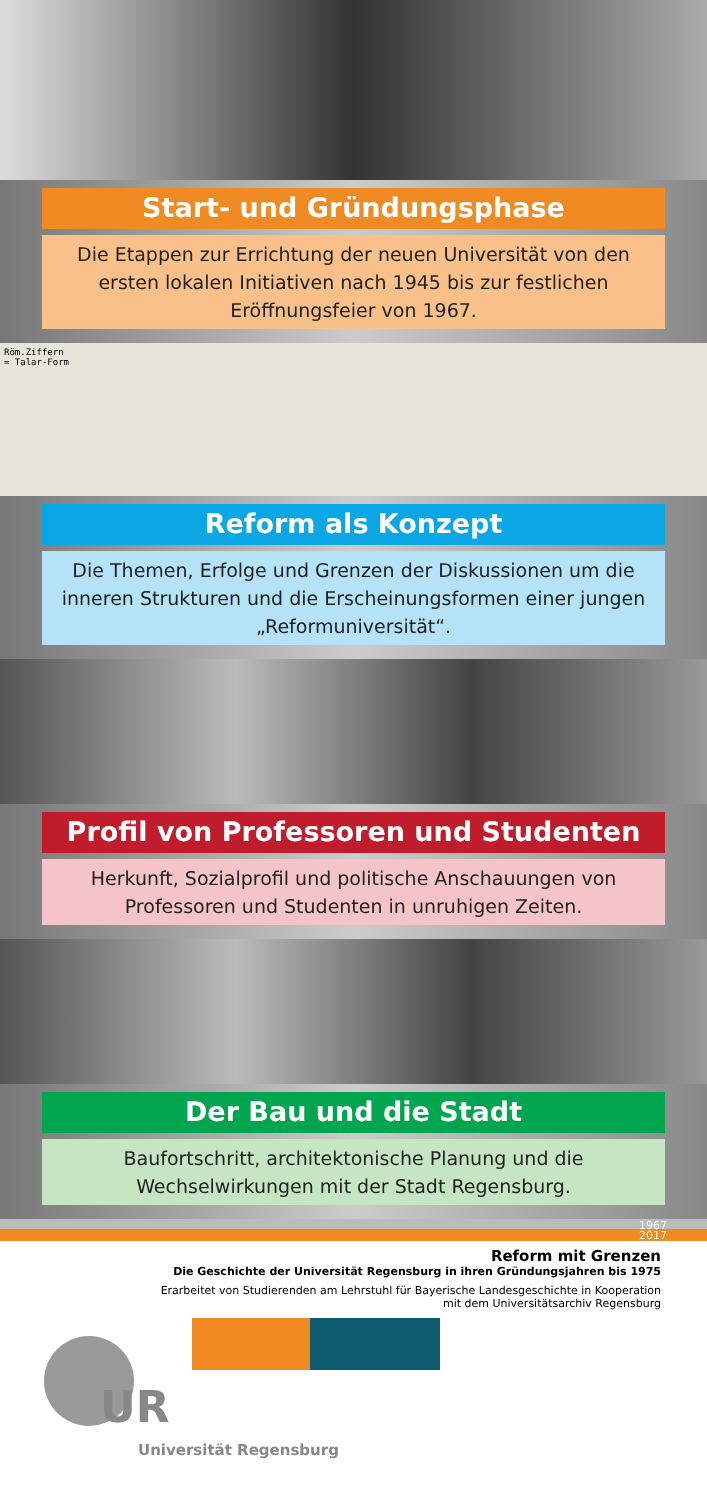Start- und Gründungsphase
Die Etappen zur Errichtung der neuen Universität von den ersten lokalen Initiativen nach 1945 bis zur festlichen Eröffnungsfeier von 1967.
Röm.Ziffern
= Talar-Form
Reform als Konzept
Die Themen, Erfolge und Grenzen der Diskussionen um die inneren Strukturen und die Erscheinungsformen einer jungen „Reformuniversität“.
Profil von Professoren und Studenten
Herkunft, Sozialprofil und politische Anschauungen von Professoren und Studenten in unruhigen Zeiten.
Der Bau und die Stadt
Baufortschritt, architektonische Planung und die Wechselwirkungen mit der Stadt Regensburg.
1967
2017
Reform mit Grenzen
Die Geschichte der Universität Regensburg in ihren Gründungsjahren bis 1975
Erarbeitet von Studierenden am Lehrstuhl für Bayerische Landesgeschichte in Kooperation
mit dem Universitätsarchiv Regensburg
UR
Universität Regensburg